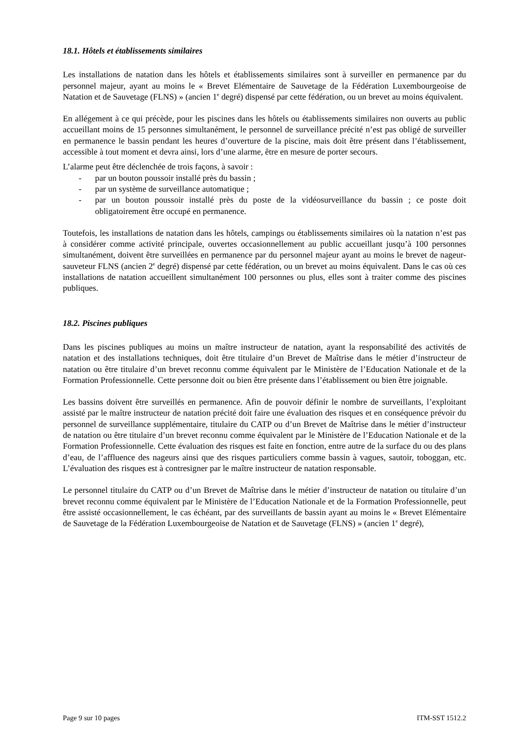18.1. Hôtels et établissements similaires
Les installations de natation dans les hôtels et établissements similaires sont à surveiller en permanence par du personnel majeur, ayant au moins le « Brevet Elémentaire de Sauvetage de la Fédération Luxembourgeoise de Natation et de Sauvetage (FLNS) » (ancien 1<sup>e</sup> degré) dispensé par cette fédération, ou un brevet au moins équivalent.
En allégement à ce qui précède, pour les piscines dans les hôtels ou établissements similaires non ouverts au public accueillant moins de 15 personnes simultanément, le personnel de surveillance précité n’est pas obligé de surveiller en permanence le bassin pendant les heures d’ouverture de la piscine, mais doit être présent dans l’établissement, accessible à tout moment et devra ainsi, lors d’une alarme, être en mesure de porter secours.
L’alarme peut être déclenchée de trois façons, à savoir :
- par un bouton poussoir installé près du bassin ;
- par un système de surveillance automatique ;
- par un bouton poussoir installé près du poste de la vidéosurveillance du bassin ; ce poste doit obligatoirement être occupé en permanence.
Toutefois, les installations de natation dans les hôtels, campings ou établissements similaires où la natation n’est pas à considérer comme activité principale, ouvertes occasionnellement au public accueillant jusqu’à 100 personnes simultanément, doivent être surveillées en permanence par du personnel majeur ayant au moins le brevet de nageur-sauveteur FLNS (ancien 2<sup>e</sup> degré) dispensé par cette fédération, ou un brevet au moins équivalent. Dans le cas où ces installations de natation accueillent simultanément 100 personnes ou plus, elles sont à traiter comme des piscines publiques.
18.2. Piscines publiques
Dans les piscines publiques au moins un maître instructeur de natation, ayant la responsabilité des activités de natation et des installations techniques, doit être titulaire d’un Brevet de Maîtrise dans le métier d’instructeur de natation ou être titulaire d’un brevet reconnu comme équivalent par le Ministère de l’Education Nationale et de la Formation Professionnelle. Cette personne doit ou bien être présente dans l’établissement ou bien être joignable.
Les bassins doivent être surveillés en permanence. Afin de pouvoir définir le nombre de surveillants, l’exploitant assisté par le maître instructeur de natation précité doit faire une évaluation des risques et en conséquence prévoir du personnel de surveillance supplémentaire, titulaire du CATP ou d’un Brevet de Maîtrise dans le métier d’instructeur de natation ou être titulaire d’un brevet reconnu comme équivalent par le Ministère de l’Education Nationale et de la Formation Professionnelle. Cette évaluation des risques est faite en fonction, entre autre de la surface du ou des plans d’eau, de l’affluence des nageurs ainsi que des risques particuliers comme bassin à vagues, sautoir, toboggan, etc. L’évaluation des risques est à contresigner par le maître instructeur de natation responsable.
Le personnel titulaire du CATP ou d’un Brevet de Maîtrise dans le métier d’instructeur de natation ou titulaire d’un brevet reconnu comme équivalent par le Ministère de l’Education Nationale et de la Formation Professionnelle, peut être assisté occasionnellement, le cas échéant, par des surveillants de bassin ayant au moins le « Brevet Elémentaire de Sauvetage de la Fédération Luxembourgeoise de Natation et de Sauvetage (FLNS) » (ancien 1<sup>e</sup> degré),
Page 9 sur 10 pages ITM-SST 1512.2